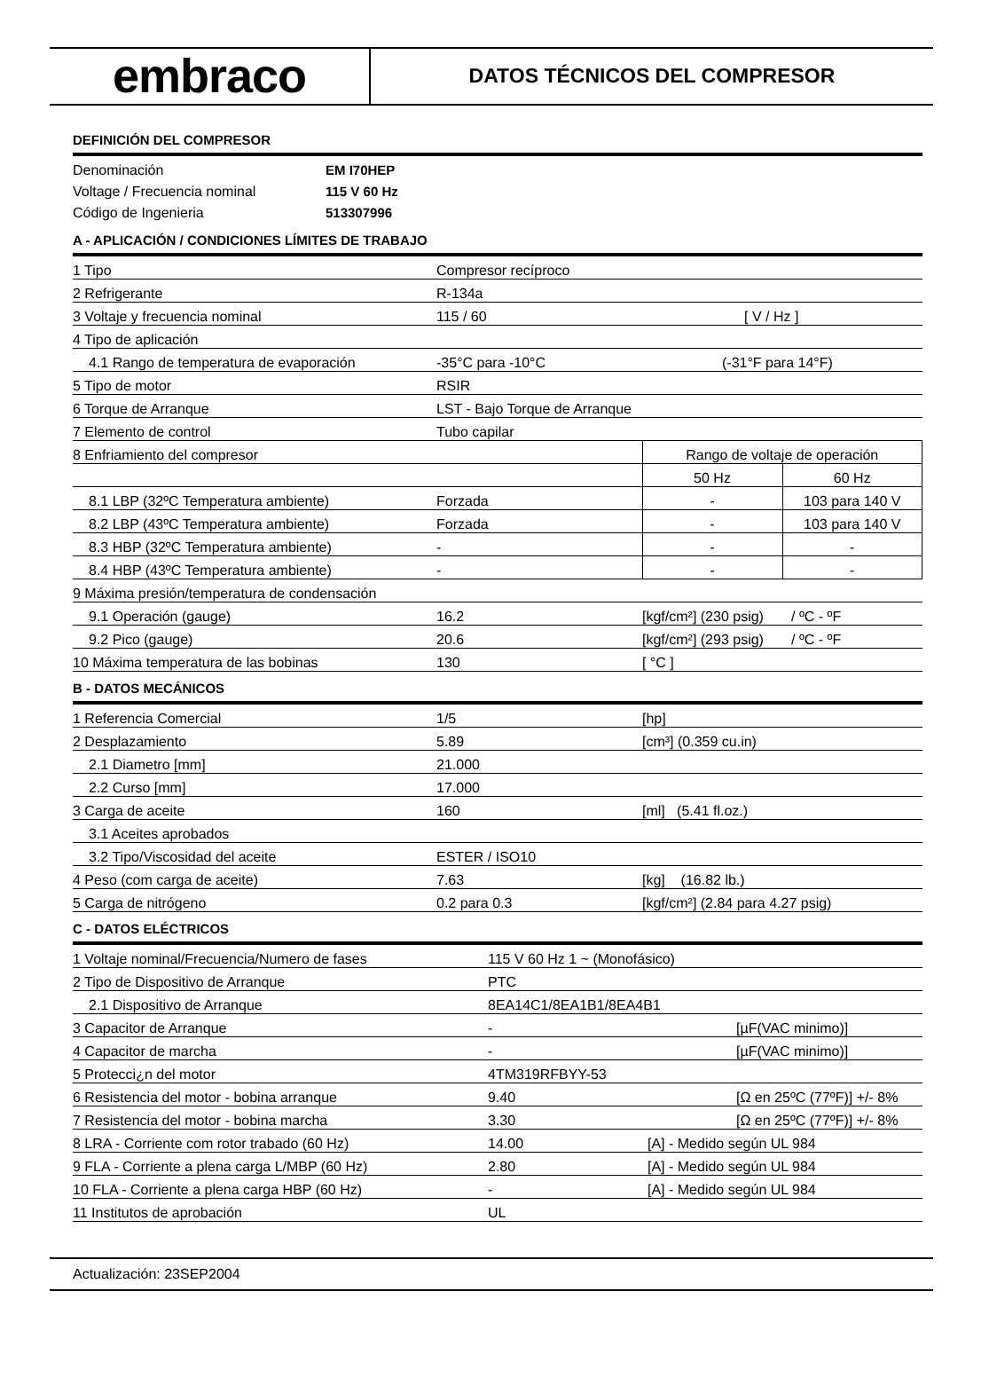embraco
DATOS TÉCNICOS DEL COMPRESOR
DEFINICIÓN DEL COMPRESOR
Denominación EM I70HEP
Voltage / Frecuencia nominal 115 V 60 Hz
Código de Ingenieria 513307996
A - APLICACIÓN / CONDICIONES LÍMITES DE TRABAJO
| 1 Tipo | Compresor recíproco | | |
| 2 Refrigerante | R-134a | | |
| 3 Voltaje y frecuencia nominal | 115 / 60 | [ V / Hz ] | |
| 4 Tipo de aplicación | | | |
| 4.1 Rango de temperatura de evaporación | -35°C para -10°C | (-31°F para 14°F) | |
| 5 Tipo de motor | RSIR | | |
| 6 Torque de Arranque | LST - Bajo Torque de Arranque | | |
| 7 Elemento de control | Tubo capilar | | |
| 8 Enfriamiento del compresor | | Rango de voltaje de operación | |
| | | 50 Hz | 60 Hz |
| 8.1 LBP (32ºC Temperatura ambiente) | Forzada | - | 103 para 140 V |
| 8.2 LBP (43ºC Temperatura ambiente) | Forzada | - | 103 para 140 V |
| 8.3 HBP (32ºC Temperatura ambiente) | - | - | - |
| 8.4 HBP (43ºC Temperatura ambiente) | - | - | - |
| 9 Máxima presión/temperatura de condensación | | | |
| 9.1 Operación (gauge) | 16.2 | [kgf/cm²] (230 psig) / ºC - ºF | |
| 9.2 Pico (gauge) | 20.6 | [kgf/cm²] (293 psig) / ºC - ºF | |
| 10 Máxima temperatura de las bobinas | 130 | [ °C ] | |
B - DATOS MECÁNICOS
| 1 Referencia Comercial | 1/5 | [hp] |
| 2 Desplazamiento | 5.89 | [cm³] (0.359 cu.in) |
| 2.1 Diametro [mm] | 21.000 | |
| 2.2 Curso [mm] | 17.000 | |
| 3 Carga de aceite | 160 | [ml] (5.41 fl.oz.) |
| 3.1 Aceites aprobados | | |
| 3.2 Tipo/Viscosidad del aceite | ESTER / ISO10 | |
| 4 Peso (com carga de aceite) | 7.63 | [kg] (16.82 lb.) |
| 5 Carga de nitrógeno | 0.2 para 0.3 | [kgf/cm²] (2.84 para 4.27 psig) |
C - DATOS ELÉCTRICOS
| 1 Voltaje nominal/Frecuencia/Numero de fases | 115 V 60 Hz 1 ~ (Monofásico) | |
| 2 Tipo de Dispositivo de Arranque | PTC | |
| 2.1 Dispositivo de Arranque | 8EA14C1/8EA1B1/8EA4B1 | |
| 3 Capacitor de Arranque | - | [µF(VAC minimo)] |
| 4 Capacitor de marcha | - | [µF(VAC minimo)] |
| 5 Protecci¿n del motor | 4TM319RFBYY-53 | |
| 6 Resistencia del motor - bobina arranque | 9.40 | [Ω en 25ºC (77ºF)] +/- 8% |
| 7 Resistencia del motor - bobina marcha | 3.30 | [Ω en 25ºC (77ºF)] +/- 8% |
| 8 LRA - Corriente com rotor trabado (60 Hz) | 14.00 | [A] - Medido según UL 984 |
| 9 FLA - Corriente a plena carga L/MBP (60 Hz) | 2.80 | [A] - Medido según UL 984 |
| 10 FLA - Corriente a plena carga HBP (60 Hz) | - | [A] - Medido según UL 984 |
| 11 Institutos de aprobación | UL | |
Actualización: 23SEP2004